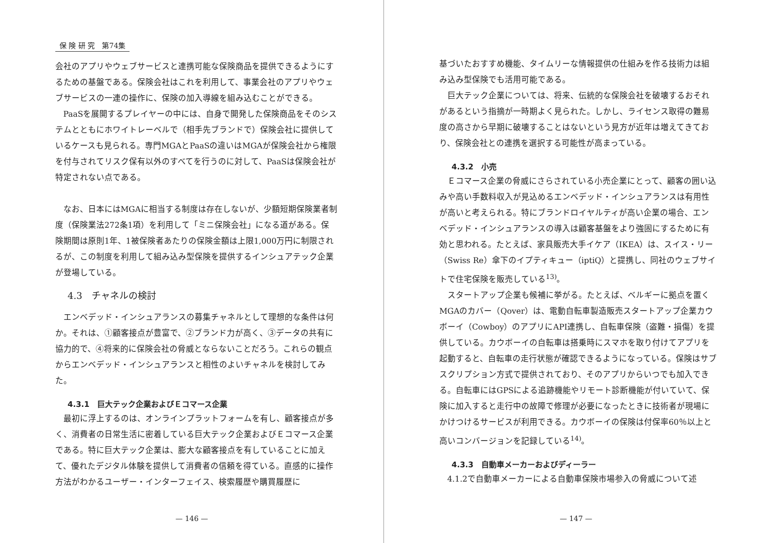保 険 研 究　第74集
会社のアプリやウェブサービスと連携可能な保険商品を提供できるようにするための基盤である。保険会社はこれを利用して、事業会社のアプリやウェブサービスの一連の操作に、保険の加入導線を組み込むことができる。
PaaSを展開するプレイヤーの中には、自身で開発した保険商品をそのシステムとともにホワイトレーベルで（相手先ブランドで）保険会社に提供しているケースも見られる。専門MGAとPaaSの違いはMGAが保険会社から権限を付与されてリスク保有以外のすべてを行うのに対して、PaaSは保険会社が特定されない点である。
なお、日本にはMGAに相当する制度は存在しないが、少額短期保険業者制度（保険業法272条1項）を利用して「ミニ保険会社」になる道がある。保険期間は原則1年、1被保険者あたりの保険金額は上限1,000万円に制限されるが、この制度を利用して組み込み型保険を提供するインシュアテック企業が登場している。
4.3　チャネルの検討
エンベデッド・インシュアランスの募集チャネルとして理想的な条件は何か。それは、①顧客接点が豊富で、②ブランド力が高く、③データの共有に協力的で、④将来的に保険会社の脅威とならないことだろう。これらの観点からエンベデッド・インシュアランスと相性のよいチャネルを検討してみた。
4.3.1　巨大テック企業およびＥコマース企業
最初に浮上するのは、オンラインプラットフォームを有し、顧客接点が多く、消費者の日常生活に密着している巨大テック企業およびＥコマース企業である。特に巨大テック企業は、膨大な顧客接点を有していることに加えて、優れたデジタル体験を提供して消費者の信頼を得ている。直感的に操作方法がわかるユーザー・インターフェイス、検索履歴や購買履歴に
— 146 —
基づいたおすすめ機能、タイムリーな情報提供の仕組みを作る技術力は組み込み型保険でも活用可能である。
巨大テック企業については、将来、伝統的な保険会社を破壊するおそれがあるという指摘が一時期よく見られた。しかし、ライセンス取得の難易度の高さから早期に破壊することはないという見方が近年は増えてきており、保険会社との連携を選択する可能性が高まっている。
4.3.2　小売
Ｅコマース企業の脅威にさらされている小売企業にとって、顧客の囲い込みや高い手数料収入が見込めるエンベデッド・インシュアランスは有用性が高いと考えられる。特にブランドロイヤルティが高い企業の場合、エンベデッド・インシュアランスの導入は顧客基盤をより強固にするために有効と思われる。たとえば、家具販売大手イケア（IKEA）は、スイス・リー（Swiss Re）傘下のイプティキュー（iptiQ）と提携し、同社のウェブサイトで住宅保険を販売している<sup>13)</sup>。
スタートアップ企業も候補に挙がる。たとえば、ベルギーに拠点を置くMGAのカバー（Qover）は、電動自転車製造販売スタートアップ企業カウボーイ（Cowboy）のアプリにAPI連携し、自転車保険（盗難・損傷）を提供している。カウボーイの自転車は搭乗時にスマホを取り付けてアプリを起動すると、自転車の走行状態が確認できるようになっている。保険はサブスクリプション方式で提供されており、そのアプリからいつでも加入できる。自転車にはGPSによる追跡機能やリモート診断機能が付いていて、保険に加入すると走行中の故障で修理が必要になったときに技術者が現場にかけつけるサービスが利用できる。カウボーイの保険は付保率60％以上と高いコンバージョンを記録している<sup>14)</sup>。
4.3.3　自動車メーカーおよびディーラー
4.1.2で自動車メーカーによる自動車保険市場参入の脅威について述
— 147 —